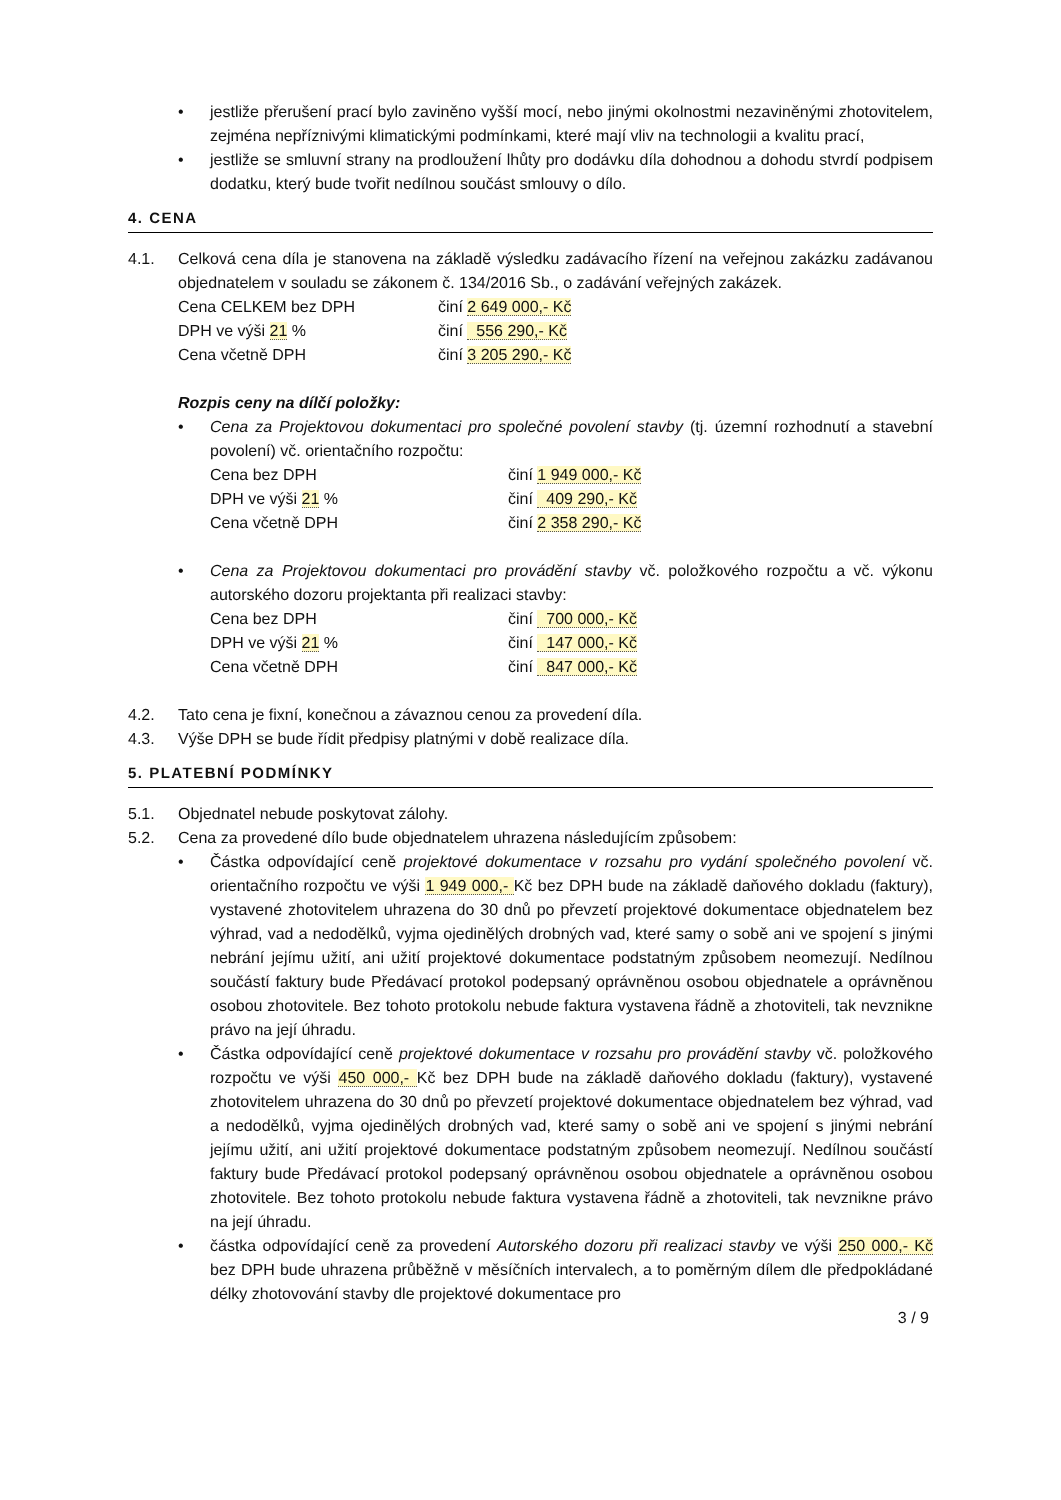• jestliže přerušení prací bylo zaviněno vyšší mocí, nebo jinými okolnostmi nezaviněnými zhotovitelem, zejména nepříznivými klimatickými podmínkami, které mají vliv na technologii a kvalitu prací,
• jestliže se smluvní strany na prodloužení lhůty pro dodávku díla dohodnou a dohodu stvrdí podpisem dodatku, který bude tvořit nedílnou součást smlouvy o dílo.
4. CENA
4.1. Celková cena díla je stanovena na základě výsledku zadávacího řízení na veřejnou zakázku zadávanou objednatelem v souladu se zákonem č. 134/2016 Sb., o zadávání veřejných zakázek.
Cena CELKEM bez DPH činí 2 649 000,- Kč
DPH ve výši 21 % činí 556 290,- Kč
Cena včetně DPH činí 3 205 290,- Kč
Rozpis ceny na dílčí položky:
• Cena za Projektovou dokumentaci pro společné povolení stavby (tj. územní rozhodnutí a stavební povolení) vč. orientačního rozpočtu:
Cena bez DPH činí 1 949 000,- Kč
DPH ve výši 21 % činí 409 290,- Kč
Cena včetně DPH činí 2 358 290,- Kč
• Cena za Projektovou dokumentaci pro provádění stavby vč. položkového rozpočtu a vč. výkonu autorského dozoru projektanta při realizaci stavby:
Cena bez DPH činí 700 000,- Kč
DPH ve výši 21 % činí 147 000,- Kč
Cena včetně DPH činí 847 000,- Kč
4.2. Tato cena je fixní, konečnou a závaznou cenou za provedení díla.
4.3. Výše DPH se bude řídit předpisy platnými v době realizace díla.
5. PLATEBNÍ PODMÍNKY
5.1. Objednatel nebude poskytovat zálohy.
5.2. Cena za provedené dílo bude objednatelem uhrazena následujícím způsobem:
• Částka odpovídající ceně projektové dokumentace v rozsahu pro vydání společného povolení vč. orientačního rozpočtu ve výši 1 949 000,- Kč bez DPH bude na základě daňového dokladu (faktury), vystavené zhotovitelem uhrazena do 30 dnů po převzetí projektové dokumentace objednatelem bez výhrad, vad a nedodělků, vyjma ojedinělých drobných vad, které samy o sobě ani ve spojení s jinými nebrání jejímu užití, ani užití projektové dokumentace podstatným způsobem neomezují. Nedílnou součástí faktury bude Předávací protokol podepsaný oprávněnou osobou objednatele a oprávněnou osobou zhotovitele. Bez tohoto protokolu nebude faktura vystavena řádně a zhotoviteli, tak nevznikne právo na její úhradu.
• Částka odpovídající ceně projektové dokumentace v rozsahu pro provádění stavby vč. položkového rozpočtu ve výši 450 000,- Kč bez DPH bude na základě daňového dokladu (faktury), vystavené zhotovitelem uhrazena do 30 dnů po převzetí projektové dokumentace objednatelem bez výhrad, vad a nedodělků, vyjma ojedinělých drobných vad, které samy o sobě ani ve spojení s jinými nebrání jejímu užití, ani užití projektové dokumentace podstatným způsobem neomezují. Nedílnou součástí faktury bude Předávací protokol podepsaný oprávněnou osobou objednatele a oprávněnou osobou zhotovitele. Bez tohoto protokolu nebude faktura vystavena řádně a zhotoviteli, tak nevznikne právo na její úhradu.
• částka odpovídající ceně za provedení Autorského dozoru při realizaci stavby ve výši 250 000,- Kč bez DPH bude uhrazena průběžně v měsíčních intervalech, a to poměrným dílem dle předpokládané délky zhotovování stavby dle projektové dokumentace pro
3 / 9